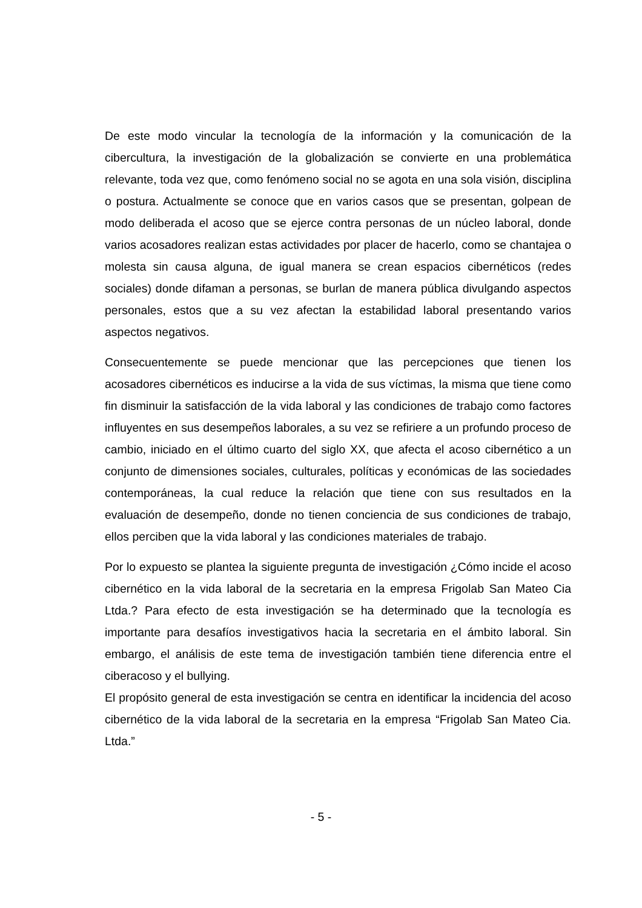De este modo vincular la tecnología de la información y la comunicación de la cibercultura, la investigación de la globalización se convierte en una problemática relevante, toda vez que, como fenómeno social no se agota en una sola visión, disciplina o postura. Actualmente se conoce que en varios casos que se presentan, golpean de modo deliberada el acoso que se ejerce contra personas de un núcleo laboral, donde varios acosadores realizan estas actividades por placer de hacerlo, como se chantajea o molesta sin causa alguna, de igual manera se crean espacios cibernéticos (redes sociales) donde difaman a personas, se burlan de manera pública divulgando aspectos personales, estos que a su vez afectan la estabilidad laboral presentando varios aspectos negativos.
Consecuentemente se puede mencionar que las percepciones que tienen los acosadores cibernéticos es inducirse a la vida de sus víctimas, la misma que tiene como fin disminuir la satisfacción de la vida laboral y las condiciones de trabajo como factores influyentes en sus desempeños laborales, a su vez se refiriere a un profundo proceso de cambio, iniciado en el último cuarto del siglo XX, que afecta el acoso cibernético a un conjunto de dimensiones sociales, culturales, políticas y económicas de las sociedades contemporáneas, la cual reduce la relación que tiene con sus resultados en la evaluación de desempeño, donde no tienen conciencia de sus condiciones de trabajo, ellos perciben que la vida laboral y las condiciones materiales de trabajo.
Por lo expuesto se plantea la siguiente pregunta de investigación ¿Cómo incide el acoso cibernético en la vida laboral de la secretaria en la empresa Frigolab San Mateo Cia Ltda.? Para efecto de esta investigación se ha determinado que la tecnología es importante para desafíos investigativos hacia la secretaria en el ámbito laboral. Sin embargo, el análisis de este tema de investigación también tiene diferencia entre el ciberacoso y el bullying.
El propósito general de esta investigación se centra en identificar la incidencia del acoso cibernético de la vida laboral de la secretaria en la empresa “Frigolab San Mateo Cia. Ltda.”
- 5 -